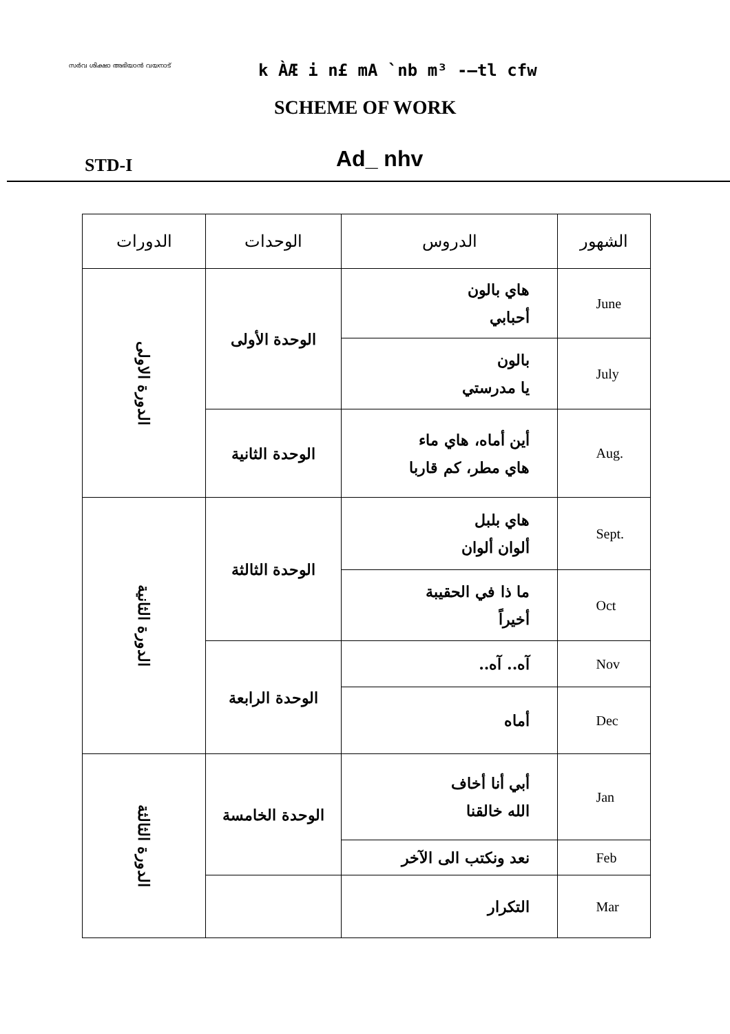സർവ ശിക്ഷാ അഭിയാൻ വയനാട് k ÀÆ i n£ mA `nb m³ -–tl cfw
SCHEME OF WORK
STD-I Ad_ nhv
| الدورات | الوحدات | الدروس | الشهور |
| --- | --- | --- | --- |
| الدورة الاولى | الوحدة الأولى | هاي بالون أحبابي | June |
| | | بالون يا مدرستي | July |
| | الوحدة الثانية | أين أماه، هاي ماء هاي مطر، كم قاربا | Aug. |
| الدورة الثانية | الوحدة الثالثة | هاي بلبل ألوان ألوان | Sept. |
| | | ما ذا في الحقيبة أخيراً | Oct |
| | الوحدة الرابعة | آه.. آه.. | Nov |
| | | أماه | Dec |
| الدورة الثالثة | الوحدة الخامسة | أبي أنا أخاف الله خالقنا | Jan |
| | | نعد ونكتب الى الآخر | Feb |
| | | التكرار | Mar |